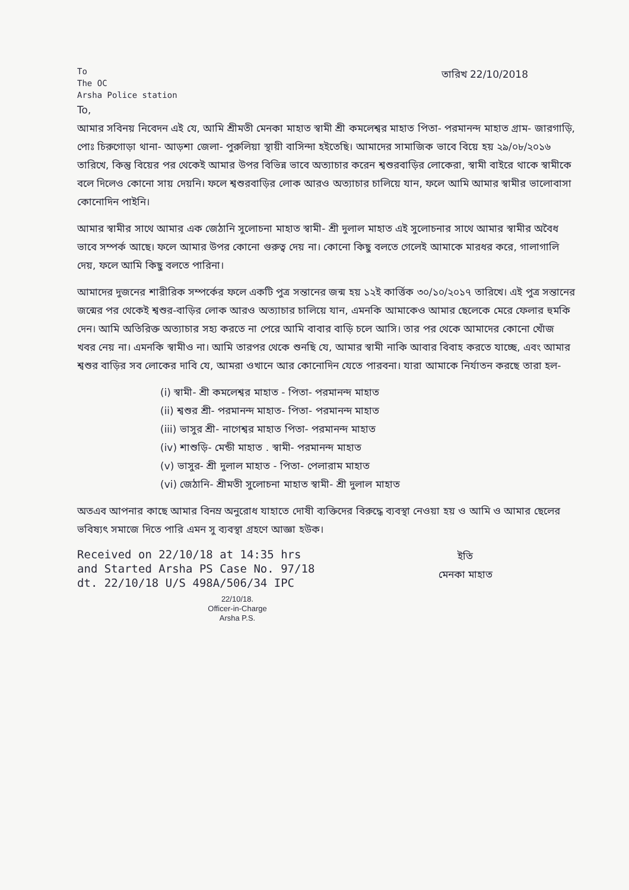To
The OC
Arsha Police station
তারিখ 22/10/2018
To,
আমার সবিনয় নিবেদন এই যে, আমি শ্রীমতী মেনকা মাহাত স্বামী শ্রী কমলেশ্বর মাহাত পিতা- পরমানন্দ মাহাত গ্রাম- জারগাড়ি, পোঃ চিরুগোড়া থানা- আড়শা জেলা- পুরুলিয়া স্থায়ী বাসিন্দা হইতেছি। আমাদের সামাজিক ভাবে বিয়ে হয় ২৯/০৮/২০১৬ তারিখে, কিন্তু বিয়ের পর থেকেই আমার উপর বিভিন্ন ভাবে অত্যাচার করেন শ্বশুরবাড়ির লোকেরা, স্বামী বাইরে থাকে স্বামীকে বলে দিলেও কোনো সায় দেয়নি। ফলে শ্বশুরবাড়ির লোক আরও অত্যাচার চালিয়ে যান, ফলে আমি আমার স্বামীর ভালোবাসা কোনোদিন পাইনি।
আমার স্বামীর সাথে আমার এক জেঠানি সুলোচনা মাহাত স্বামী- শ্রী দুলাল মাহাত এই সুলোচনার সাথে আমার স্বামীর অবৈধ ভাবে সম্পর্ক আছে। ফলে আমার উপর কোনো গুরুত্ব দেয় না। কোনো কিছু বলতে গেলেই আমাকে মারধর করে, গালাগালি দেয়, ফলে আমি কিছু বলতে পারিনা।
আমাদের দুজনের শারীরিক সম্পর্কের ফলে একটি পুত্র সন্তানের জন্ম হয় ১২ই কার্ত্তিক ৩০/১০/২০১৭ তারিখে। এই পুত্র সন্তানের জন্মের পর থেকেই শ্বশুর-বাড়ির লোক আরও অত্যাচার চালিয়ে যান, এমনকি আমাকেও আমার ছেলেকে মেরে ফেলার হুমকি দেন। আমি অতিরিক্ত অত্যাচার সহ্য করতে না পেরে আমি বাবার বাড়ি চলে আসি। তার পর থেকে আমাদের কোনো খোঁজ খবর নেয় না। এমনকি স্বামীও না। আমি তারপর থেকে শুনছি যে, আমার স্বামী নাকি আবার বিবাহ করতে যাচ্ছে, এবং আমার শ্বশুর বাড়ির সব লোকের দাবি যে, আমরা ওখানে আর কোনোদিন যেতে পারবনা। যারা আমাকে নির্যাতন করছে তারা হল-
(i) স্বামী- শ্রী কমলেশ্বর মাহাত - পিতা- পরমানন্দ মাহাত
(ii) শ্বশুর শ্রী- পরমানন্দ মাহাত- পিতা- পরমানন্দ মাহাত
(iii) ভাসুর শ্রী- নাগেশ্বর মাহাত পিতা- পরমানন্দ মাহাত
(iv) শাশুড়ি- মেন্ডী মাহাত . স্বামী- পরমানন্দ মাহাত
(v) ভাসুর- শ্রী দুলাল মাহাত - পিতা- পেলারাম মাহাত
(vi) জেঠানি- শ্রীমতী সুলোচনা মাহাত স্বামী- শ্রী দুলাল মাহাত
অতএব আপনার কাছে আমার বিনম্র অনুরোধ যাহাতে দোষী ব্যক্তিদের বিরুদ্ধে ব্যবস্থা নেওয়া হয় ও আমি ও আমার ছেলের ভবিষ্যৎ সমাজে দিতে পারি এমন সু ব্যবস্থা গ্রহণে আজ্ঞা হউক।
Received on 22/10/18 at 14:35 hrs and Started Arsha PS Case No. 97/18 dt. 22/10/18 U/S 498A/506/34 IPC
22/10/18.
Officer-in-Charge
Arsha P.S.
ইতি
মেনকা মাহাত